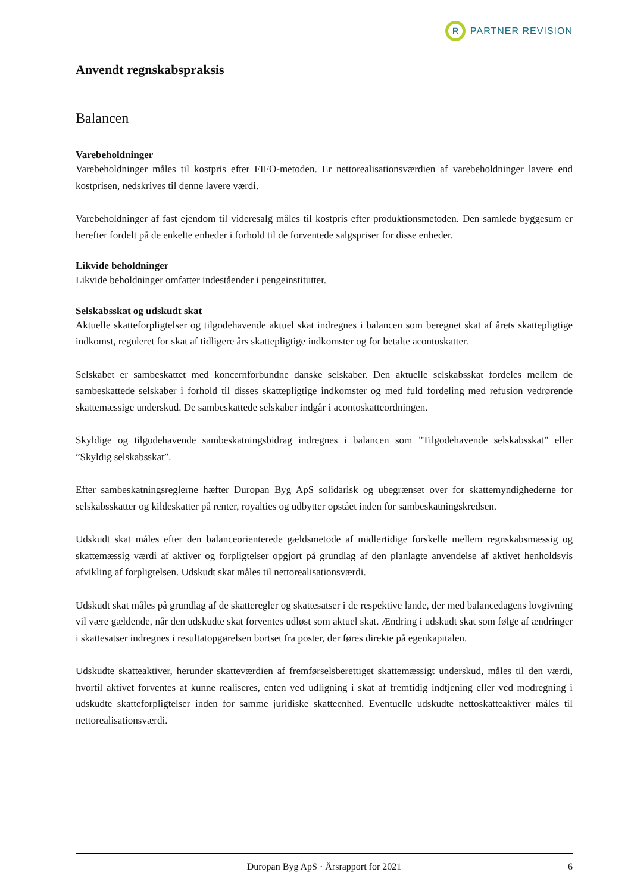R
PARTNER REVISION
Anvendt regnskabspraksis
Balancen
Varebeholdninger
Varebeholdninger måles til kostpris efter FIFO-metoden. Er nettorealisationsværdien af varebeholdninger lavere end kostprisen, nedskrives til denne lavere værdi.
Varebeholdninger af fast ejendom til videresalg måles til kostpris efter produktionsmetoden. Den samlede byggesum er herefter fordelt på de enkelte enheder i forhold til de forventede salgspriser for disse enheder.
Likvide beholdninger
Likvide beholdninger omfatter indeståender i pengeinstitutter.
Selskabsskat og udskudt skat
Aktuelle skatteforpligtelser og tilgodehavende aktuel skat indregnes i balancen som beregnet skat af årets skattepligtige indkomst, reguleret for skat af tidligere års skattepligtige indkomster og for betalte acontoskatter.
Selskabet er sambeskattet med koncernforbundne danske selskaber. Den aktuelle selskabsskat fordeles mellem de sambeskattede selskaber i forhold til disses skattepligtige indkomster og med fuld fordeling med refusion vedrørende skattemæssige underskud. De sambeskattede selskaber indgår i acontoskatteordningen.
Skyldige og tilgodehavende sambeskatningsbidrag indregnes i balancen som ”Tilgodehavende selskabsskat” eller ”Skyldig selskabsskat”.
Efter sambeskatningsreglerne hæfter Duropan Byg ApS solidarisk og ubegrænset over for skattemyndighederne for selskabsskatter og kildeskatter på renter, royalties og udbytter opstået inden for sambeskatningskredsen.
Udskudt skat måles efter den balanceorienterede gældsmetode af midlertidige forskelle mellem regnskabsmæssig og skattemæssig værdi af aktiver og forpligtelser opgjort på grundlag af den planlagte anvendelse af aktivet henholdsvis afvikling af forpligtelsen. Udskudt skat måles til nettorealisationsværdi.
Udskudt skat måles på grundlag af de skatteregler og skattesatser i de respektive lande, der med balancedagens lovgivning vil være gældende, når den udskudte skat forventes udløst som aktuel skat. Ændring i udskudt skat som følge af ændringer i skattesatser indregnes i resultatopgørelsen bortset fra poster, der føres direkte på egenkapitalen.
Udskudte skatteaktiver, herunder skatteværdien af fremførselsberettiget skattemæssigt underskud, måles til den værdi, hvortil aktivet forventes at kunne realiseres, enten ved udligning i skat af fremtidig indtjening eller ved modregning i udskudte skatteforpligtelser inden for samme juridiske skatteenhed. Eventuelle udskudte nettoskatteaktiver måles til nettorealisationsværdi.
Duropan Byg ApS · Årsrapport for 2021 6